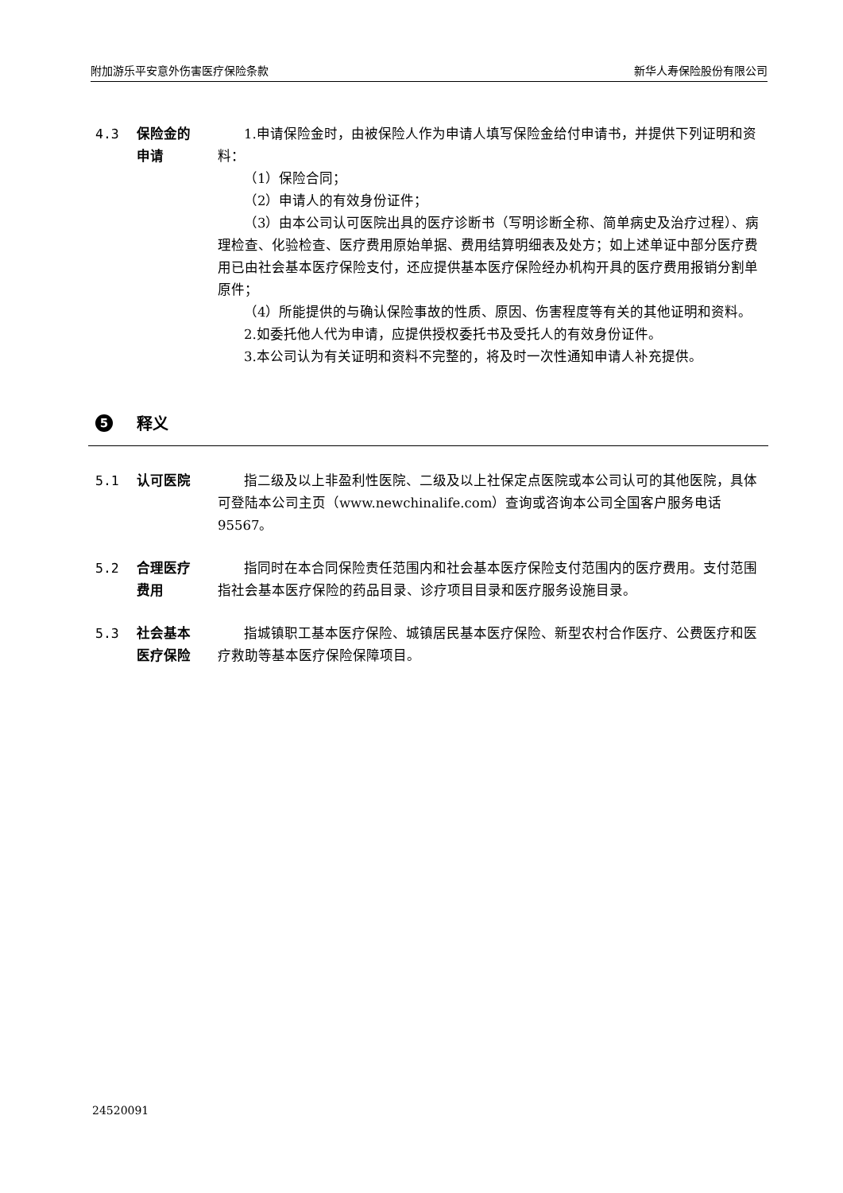附加游乐平安意外伤害医疗保险条款 新华人寿保险股份有限公司
4.3 保险金的
申请
1.申请保险金时，由被保险人作为申请人填写保险金给付申请书，并提供下列证明和资料：
（1）保险合同；
（2）申请人的有效身份证件；
（3）由本公司认可医院出具的医疗诊断书（写明诊断全称、简单病史及治疗过程）、病理检查、化验检查、医疗费用原始单据、费用结算明细表及处方；如上述单证中部分医疗费用已由社会基本医疗保险支付，还应提供基本医疗保险经办机构开具的医疗费用报销分割单原件；
（4）所能提供的与确认保险事故的性质、原因、伤害程度等有关的其他证明和资料。
2.如委托他人代为申请，应提供授权委托书及受托人的有效身份证件。
3.本公司认为有关证明和资料不完整的，将及时一次性通知申请人补充提供。
5 释义
5.1 认可医院 指二级及以上非盈利性医院、二级及以上社保定点医院或本公司认可的其他医院，具体可登陆本公司主页（www.newchinalife.com）查询或咨询本公司全国客户服务电话 95567。
5.2 合理医疗
费用
指同时在本合同保险责任范围内和社会基本医疗保险支付范围内的医疗费用。支付范围指社会基本医疗保险的药品目录、诊疗项目目录和医疗服务设施目录。
5.3 社会基本
医疗保险
指城镇职工基本医疗保险、城镇居民基本医疗保险、新型农村合作医疗、公费医疗和医疗救助等基本医疗保险保障项目。
24520091